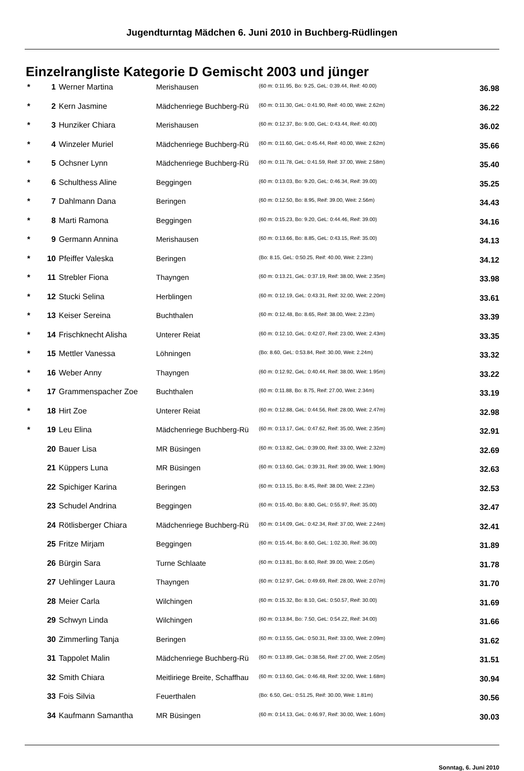Jugendturntag Mädchen 6. Juni 2010 in Buchberg-Rüdlingen
Einzelrangliste Kategorie D Gemischt 2003 und jünger
| * | 1 | Werner Martina | Merishausen | (60 m: 0:11.95, Bo: 9.25, GeL: 0:39.44, Reif: 40.00) | 36.98 |
| * | 2 | Kern Jasmine | Mädchenriege Buchberg-Rü | (60 m: 0:11.30, GeL: 0:41.90, Reif: 40.00, Weit: 2.62m) | 36.22 |
| * | 3 | Hunziker Chiara | Merishausen | (60 m: 0:12.37, Bo: 9.00, GeL: 0:43.44, Reif: 40.00) | 36.02 |
| * | 4 | Winzeler Muriel | Mädchenriege Buchberg-Rü | (60 m: 0:11.60, GeL: 0:45.44, Reif: 40.00, Weit: 2.62m) | 35.66 |
| * | 5 | Ochsner Lynn | Mädchenriege Buchberg-Rü | (60 m: 0:11.78, GeL: 0:41.59, Reif: 37.00, Weit: 2.58m) | 35.40 |
| * | 6 | Schulthess Aline | Beggingen | (60 m: 0:13.03, Bo: 9.20, GeL: 0:46.34, Reif: 39.00) | 35.25 |
| * | 7 | Dahlmann Dana | Beringen | (60 m: 0:12.50, Bo: 8.95, Reif: 39.00, Weit: 2.56m) | 34.43 |
| * | 8 | Marti Ramona | Beggingen | (60 m: 0:15.23, Bo: 9.20, GeL: 0:44.46, Reif: 39.00) | 34.16 |
| * | 9 | Germann Annina | Merishausen | (60 m: 0:13.66, Bo: 8.85, GeL: 0:43.15, Reif: 35.00) | 34.13 |
| * | 10 | Pfeiffer Valeska | Beringen | (Bo: 8.15, GeL: 0:50.25, Reif: 40.00, Weit: 2.23m) | 34.12 |
| * | 11 | Strebler Fiona | Thayngen | (60 m: 0:13.21, GeL: 0:37.19, Reif: 38.00, Weit: 2.35m) | 33.98 |
| * | 12 | Stucki Selina | Herblingen | (60 m: 0:12.19, GeL: 0:43.31, Reif: 32.00, Weit: 2.20m) | 33.61 |
| * | 13 | Keiser Sereina | Buchthalen | (60 m: 0:12.48, Bo: 8.65, Reif: 38.00, Weit: 2.23m) | 33.39 |
| * | 14 | Frischknecht Alisha | Unterer Reiat | (60 m: 0:12.10, GeL: 0:42.07, Reif: 23.00, Weit: 2.43m) | 33.35 |
| * | 15 | Mettler Vanessa | Löhningen | (Bo: 8.60, GeL: 0:53.84, Reif: 30.00, Weit: 2.24m) | 33.32 |
| * | 16 | Weber Anny | Thayngen | (60 m: 0:12.92, GeL: 0:40.44, Reif: 38.00, Weit: 1.95m) | 33.22 |
| * | 17 | Grammenspacher Zoe | Buchthalen | (60 m: 0:11.88, Bo: 8.75, Reif: 27.00, Weit: 2.34m) | 33.19 |
| * | 18 | Hirt Zoe | Unterer Reiat | (60 m: 0:12.88, GeL: 0:44.56, Reif: 28.00, Weit: 2.47m) | 32.98 |
| * | 19 | Leu Elina | Mädchenriege Buchberg-Rü | (60 m: 0:13.17, GeL: 0:47.62, Reif: 35.00, Weit: 2.35m) | 32.91 |
| | 20 | Bauer Lisa | MR Büsingen | (60 m: 0:13.82, GeL: 0:39.00, Reif: 33.00, Weit: 2.32m) | 32.69 |
| | 21 | Küppers Luna | MR Büsingen | (60 m: 0:13.60, GeL: 0:39.31, Reif: 39.00, Weit: 1.90m) | 32.63 |
| | 22 | Spichiger Karina | Beringen | (60 m: 0:13.15, Bo: 8.45, Reif: 38.00, Weit: 2.23m) | 32.53 |
| | 23 | Schudel Andrina | Beggingen | (60 m: 0:15.40, Bo: 8.80, GeL: 0:55.97, Reif: 35.00) | 32.47 |
| | 24 | Rötlisberger Chiara | Mädchenriege Buchberg-Rü | (60 m: 0:14.09, GeL: 0:42.34, Reif: 37.00, Weit: 2.24m) | 32.41 |
| | 25 | Fritze Mirjam | Beggingen | (60 m: 0:15.44, Bo: 8.60, GeL: 1:02.30, Reif: 36.00) | 31.89 |
| | 26 | Bürgin Sara | Turne Schlaate | (60 m: 0:13.81, Bo: 8.60, Reif: 39.00, Weit: 2.05m) | 31.78 |
| | 27 | Uehlinger Laura | Thayngen | (60 m: 0:12.97, GeL: 0:49.69, Reif: 28.00, Weit: 2.07m) | 31.70 |
| | 28 | Meier Carla | Wilchingen | (60 m: 0:15.32, Bo: 8.10, GeL: 0:50.57, Reif: 30.00) | 31.69 |
| | 29 | Schwyn Linda | Wilchingen | (60 m: 0:13.84, Bo: 7.50, GeL: 0:54.22, Reif: 34.00) | 31.66 |
| | 30 | Zimmerling Tanja | Beringen | (60 m: 0:13.55, GeL: 0:50.31, Reif: 33.00, Weit: 2.09m) | 31.62 |
| | 31 | Tappolet Malin | Mädchenriege Buchberg-Rü | (60 m: 0:13.89, GeL: 0:38.56, Reif: 27.00, Weit: 2.05m) | 31.51 |
| | 32 | Smith Chiara | Meitliriege Breite, Schaffhau | (60 m: 0:13.60, GeL: 0:46.48, Reif: 32.00, Weit: 1.68m) | 30.94 |
| | 33 | Fois Silvia | Feuerthalen | (Bo: 6.50, GeL: 0:51.25, Reif: 30.00, Weit: 1.81m) | 30.56 |
| | 34 | Kaufmann Samantha | MR Büsingen | (60 m: 0:14.13, GeL: 0:46.97, Reif: 30.00, Weit: 1.60m) | 30.03 |
Sonntag, 6. Juni 2010